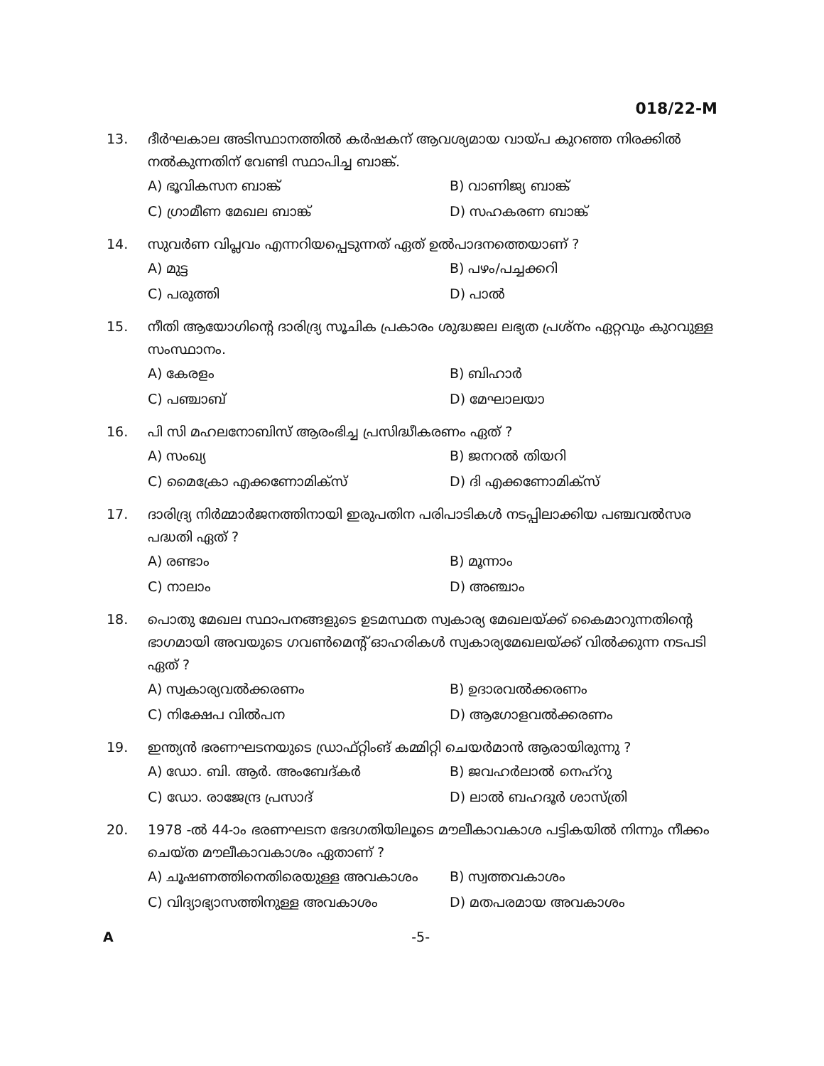018/22-M
13. ദീർഘകാല അടിസ്ഥാനത്തിൽ കർഷകന് ആവശ്യമായ വായ്പ കുറഞ്ഞ നിരക്കിൽ നൽകുന്നതിന് വേണ്ടി സ്ഥാപിച്ച ബാങ്ക്.
A) ഭൂവികസന ബാങ്ക്
B) വാണിജ്യ ബാങ്ക്
C) ഗ്രാമീണ മേഖല ബാങ്ക്
D) സഹകരണ ബാങ്ക്
14. സുവർണ വിപ്ലവം എന്നറിയപ്പെടുന്നത് ഏത് ഉൽപാദനത്തെയാണ് ?
A) മുട്ട
B) പഴം/പച്ചക്കറി
C) പരുത്തി
D) പാൽ
15. നീതി ആയോഗിന്റെ ദാരിദ്ര്യ സൂചിക പ്രകാരം ശുദ്ധജല ലഭ്യത പ്രശ്നം ഏറ്റവും കുറവുള്ള സംസ്ഥാനം.
A) കേരളം
B) ബിഹാർ
C) പഞ്ചാബ്
D) മേഘാലയാ
16. പി സി മഹലനോബിസ് ആരംഭിച്ച പ്രസിദ്ധീകരണം ഏത് ?
A) സംഖ്യ
B) ജനറൽ തിയറി
C) മൈക്രോ എക്കണോമിക്സ്
D) ദി എക്കണോമിക്സ്
17. ദാരിദ്ര്യ നിർമ്മാർജനത്തിനായി ഇരുപതിന പരിപാടികൾ നടപ്പിലാക്കിയ പഞ്ചവൽസര പദ്ധതി ഏത് ?
A) രണ്ടാം
B) മൂന്നാം
C) നാലാം
D) അഞ്ചാം
18. പൊതു മേഖല സ്ഥാപനങ്ങളുടെ ഉടമസ്ഥത സ്വകാര്യ മേഖലയ്ക്ക് കൈമാറുന്നതിന്റെ ഭാഗമായി അവയുടെ ഗവൺമെന്റ് ഓഹരികൾ സ്വകാര്യമേഖലയ്ക്ക് വിൽക്കുന്ന നടപടി ഏത് ?
A) സ്വകാര്യവൽക്കരണം
B) ഉദാരവൽക്കരണം
C) നിക്ഷേപ വിൽപന
D) ആഗോളവൽക്കരണം
19. ഇന്ത്യൻ ഭരണഘടനയുടെ ഡ്രാഫ്റ്റിംങ് കമ്മിറ്റി ചെയർമാൻ ആരായിരുന്നു ?
A) ഡോ. ബി. ആർ. അംബേദ്കർ
B) ജവഹർലാൽ നെഹ്റു
C) ഡോ. രാജേന്ദ്ര പ്രസാദ്
D) ലാൽ ബഹദൂർ ശാസ്ത്രി
20. 1978 -ൽ 44-ാം ഭരണഘടന ഭേദഗതിയിലൂടെ മൗലീകാവകാശ പട്ടികയിൽ നിന്നും നീക്കം ചെയ്ത മൗലീകാവകാശം ഏതാണ് ?
A) ചൂഷണത്തിനെതിരെയുള്ള അവകാശം
B) സ്വത്തവകാശം
C) വിദ്യാഭ്യാസത്തിനുള്ള അവകാശം
D) മതപരമായ അവകാശം
A -5-